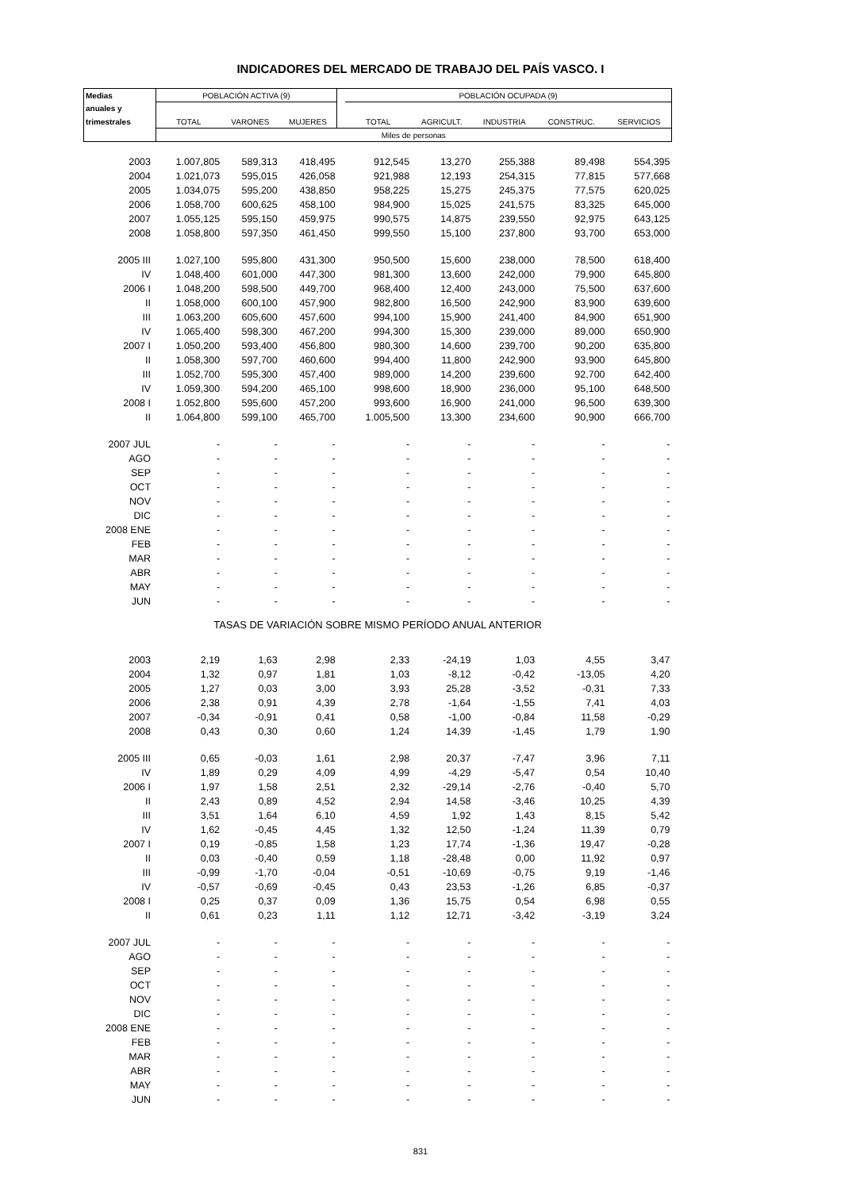INDICADORES DEL MERCADO DE TRABAJO DEL PAÍS VASCO. I
| Medias | POBLACIÓN ACTIVA (9) | | | | POBLACIÓN OCUPADA (9) | | | | |
| --- | --- | --- | --- | --- | --- | --- | --- | --- | --- |
| anuales y | | | | | | | | | |
| trimestrales | TOTAL | VARONES | MUJERES | | TOTAL | AGRICULT. | INDUSTRIA | CONSTRUC. | SERVICIOS |
| | Miles de personas | | | | | | | | |
| 2003 | 1.007,805 | 589,313 | 418,495 | | 912,545 | 13,270 | 255,388 | 89,498 | 554,395 |
| 2004 | 1.021,073 | 595,015 | 426,058 | | 921,988 | 12,193 | 254,315 | 77,815 | 577,668 |
| 2005 | 1.034,075 | 595,200 | 438,850 | | 958,225 | 15,275 | 245,375 | 77,575 | 620,025 |
| 2006 | 1.058,700 | 600,625 | 458,100 | | 984,900 | 15,025 | 241,575 | 83,325 | 645,000 |
| 2007 | 1.055,125 | 595,150 | 459,975 | | 990,575 | 14,875 | 239,550 | 92,975 | 643,125 |
| 2008 | 1.058,800 | 597,350 | 461,450 | | 999,550 | 15,100 | 237,800 | 93,700 | 653,000 |
| 2005 III | 1.027,100 | 595,800 | 431,300 | | 950,500 | 15,600 | 238,000 | 78,500 | 618,400 |
| IV | 1.048,400 | 601,000 | 447,300 | | 981,300 | 13,600 | 242,000 | 79,900 | 645,800 |
| 2006 I | 1.048,200 | 598,500 | 449,700 | | 968,400 | 12,400 | 243,000 | 75,500 | 637,600 |
| II | 1.058,000 | 600,100 | 457,900 | | 982,800 | 16,500 | 242,900 | 83,900 | 639,600 |
| III | 1.063,200 | 605,600 | 457,600 | | 994,100 | 15,900 | 241,400 | 84,900 | 651,900 |
| IV | 1.065,400 | 598,300 | 467,200 | | 994,300 | 15,300 | 239,000 | 89,000 | 650,900 |
| 2007 I | 1.050,200 | 593,400 | 456,800 | | 980,300 | 14,600 | 239,700 | 90,200 | 635,800 |
| II | 1.058,300 | 597,700 | 460,600 | | 994,400 | 11,800 | 242,900 | 93,900 | 645,800 |
| III | 1.052,700 | 595,300 | 457,400 | | 989,000 | 14,200 | 239,600 | 92,700 | 642,400 |
| IV | 1.059,300 | 594,200 | 465,100 | | 998,600 | 18,900 | 236,000 | 95,100 | 648,500 |
| 2008 I | 1.052,800 | 595,600 | 457,200 | | 993,600 | 16,900 | 241,000 | 96,500 | 639,300 |
| II | 1.064,800 | 599,100 | 465,700 | | 1.005,500 | 13,300 | 234,600 | 90,900 | 666,700 |
| 2007 JUL | - | - | - | | - | - | - | - | - |
| AGO | - | - | - | | - | - | - | - | - |
| SEP | - | - | - | | - | - | - | - | - |
| OCT | - | - | - | | - | - | - | - | - |
| NOV | - | - | - | | - | - | - | - | - |
| DIC | - | - | - | | - | - | - | - | - |
| 2008 ENE | - | - | - | | - | - | - | - | - |
| FEB | - | - | - | | - | - | - | - | - |
| MAR | - | - | - | | - | - | - | - | - |
| ABR | - | - | - | | - | - | - | - | - |
| MAY | - | - | - | | - | - | - | - | - |
| JUN | - | - | - | | - | - | - | - | - |
| TASAS DE VARIACIÓN SOBRE MISMO PERÍODO ANUAL ANTERIOR | | | | | | | | | |
| 2003 | 2,19 | 1,63 | 2,98 | | 2,33 | -24,19 | 1,03 | 4,55 | 3,47 |
| 2004 | 1,32 | 0,97 | 1,81 | | 1,03 | -8,12 | -0,42 | -13,05 | 4,20 |
| 2005 | 1,27 | 0,03 | 3,00 | | 3,93 | 25,28 | -3,52 | -0,31 | 7,33 |
| 2006 | 2,38 | 0,91 | 4,39 | | 2,78 | -1,64 | -1,55 | 7,41 | 4,03 |
| 2007 | -0,34 | -0,91 | 0,41 | | 0,58 | -1,00 | -0,84 | 11,58 | -0,29 |
| 2008 | 0,43 | 0,30 | 0,60 | | 1,24 | 14,39 | -1,45 | 1,79 | 1,90 |
| 2005 III | 0,65 | -0,03 | 1,61 | | 2,98 | 20,37 | -7,47 | 3,96 | 7,11 |
| IV | 1,89 | 0,29 | 4,09 | | 4,99 | -4,29 | -5,47 | 0,54 | 10,40 |
| 2006 I | 1,97 | 1,58 | 2,51 | | 2,32 | -29,14 | -2,76 | -0,40 | 5,70 |
| II | 2,43 | 0,89 | 4,52 | | 2,94 | 14,58 | -3,46 | 10,25 | 4,39 |
| III | 3,51 | 1,64 | 6,10 | | 4,59 | 1,92 | 1,43 | 8,15 | 5,42 |
| IV | 1,62 | -0,45 | 4,45 | | 1,32 | 12,50 | -1,24 | 11,39 | 0,79 |
| 2007 I | 0,19 | -0,85 | 1,58 | | 1,23 | 17,74 | -1,36 | 19,47 | -0,28 |
| II | 0,03 | -0,40 | 0,59 | | 1,18 | -28,48 | 0,00 | 11,92 | 0,97 |
| III | -0,99 | -1,70 | -0,04 | | -0,51 | -10,69 | -0,75 | 9,19 | -1,46 |
| IV | -0,57 | -0,69 | -0,45 | | 0,43 | 23,53 | -1,26 | 6,85 | -0,37 |
| 2008 I | 0,25 | 0,37 | 0,09 | | 1,36 | 15,75 | 0,54 | 6,98 | 0,55 |
| II | 0,61 | 0,23 | 1,11 | | 1,12 | 12,71 | -3,42 | -3,19 | 3,24 |
| 2007 JUL | - | - | - | | - | - | - | - | - |
| AGO | - | - | - | | - | - | - | - | - |
| SEP | - | - | - | | - | - | - | - | - |
| OCT | - | - | - | | - | - | - | - | - |
| NOV | - | - | - | | - | - | - | - | - |
| DIC | - | - | - | | - | - | - | - | - |
| 2008 ENE | - | - | - | | - | - | - | - | - |
| FEB | - | - | - | | - | - | - | - | - |
| MAR | - | - | - | | - | - | - | - | - |
| ABR | - | - | - | | - | - | - | - | - |
| MAY | - | - | - | | - | - | - | - | - |
| JUN | - | - | - | | - | - | - | - | - |
831